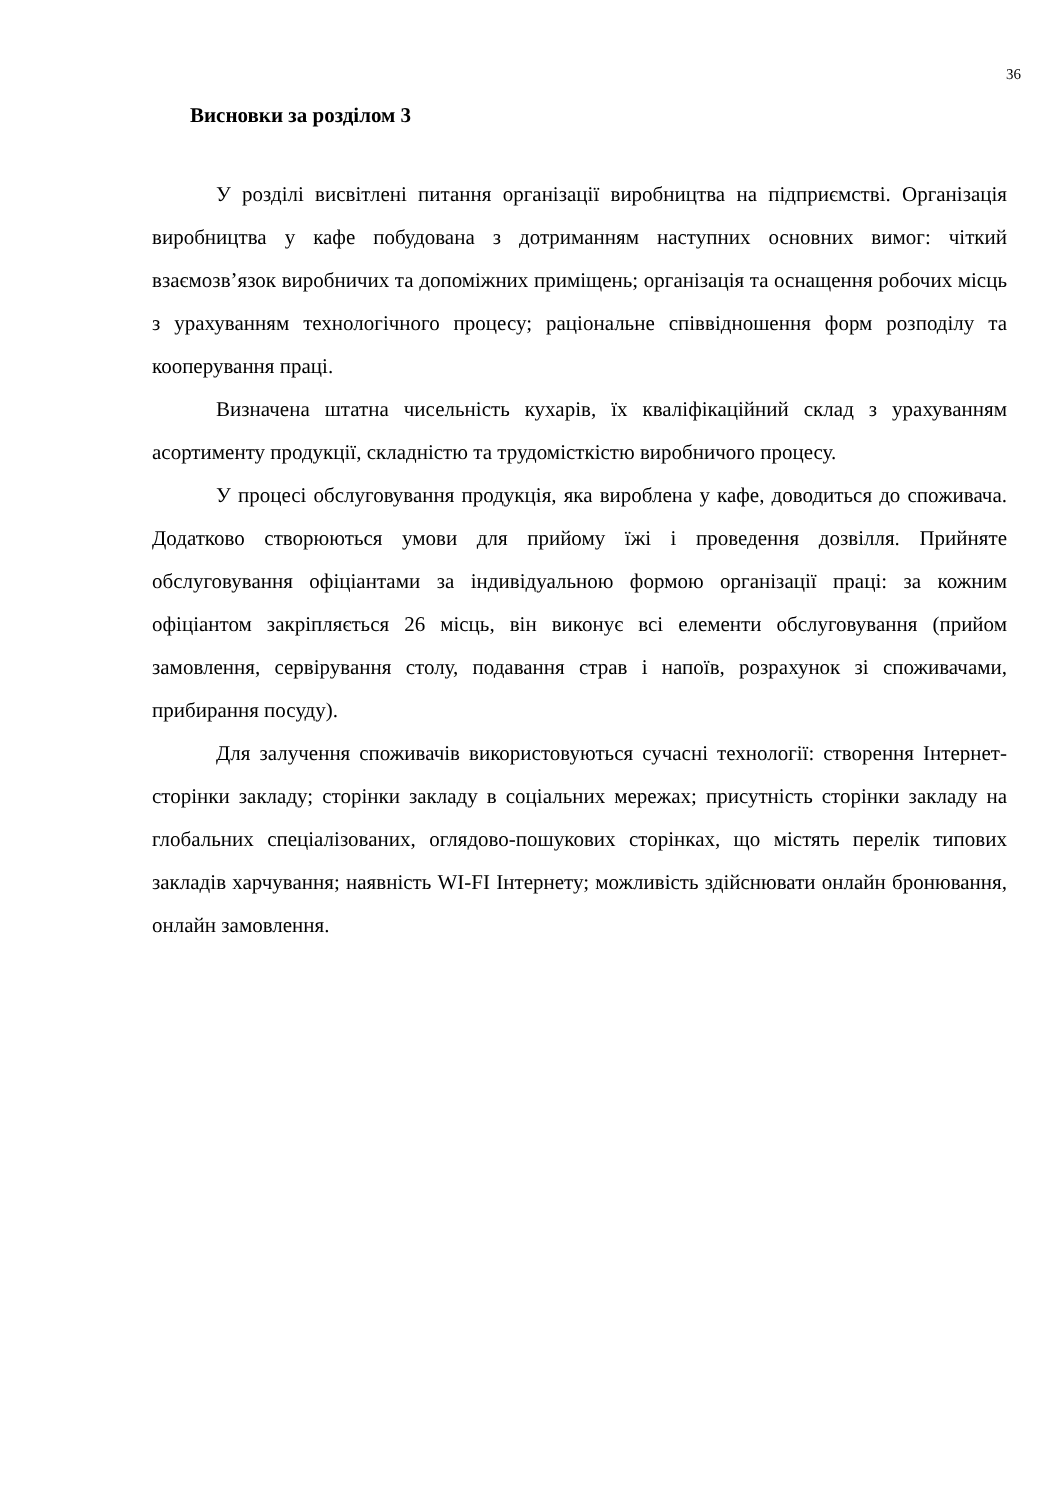36
Висновки за розділом 3
У розділі висвітлені питання організації виробництва на підприємстві. Організація виробництва у кафе побудована з дотриманням наступних основних вимог: чіткий взаємозв’язок виробничих та допоміжних приміщень; організація та оснащення робочих місць з урахуванням технологічного процесу; раціональне співвідношення форм розподілу та кооперування праці.
Визначена штатна чисельність кухарів, їх кваліфікаційний склад з урахуванням асортименту продукції, складністю та трудомісткістю виробничого процесу.
У процесі обслуговування продукція, яка вироблена у кафе, доводиться до споживача. Додатково створюються умови для прийому їжі і проведення дозвілля. Прийняте обслуговування офіціантами за індивідуальною формою організації праці: за кожним офіціантом закріпляється 26 місць, він виконує всі елементи обслуговування (прийом замовлення, сервірування столу, подавання страв і напоїв, розрахунок зі споживачами, прибирання посуду).
Для залучення споживачів використовуються сучасні технології: створення Інтернет-сторінки закладу; сторінки закладу в соціальних мережах; присутність сторінки закладу на глобальних спеціалізованих, оглядово-пошукових сторінках, що містять перелік типових закладів харчування; наявність WI-FI Інтернету; можливість здійснювати онлайн бронювання, онлайн замовлення.